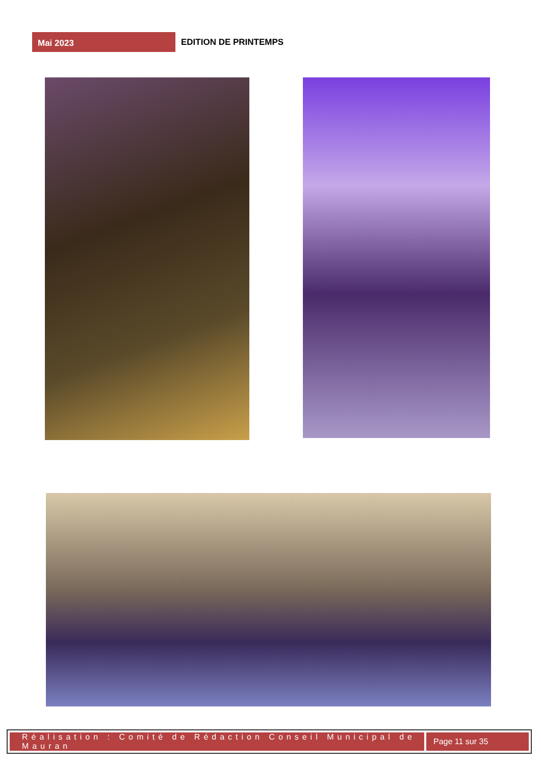Mai 2023
EDITION DE PRINTEMPS
Réalisation : Comité de Rédaction Conseil Municipal de Mauran
Page 11 sur 35